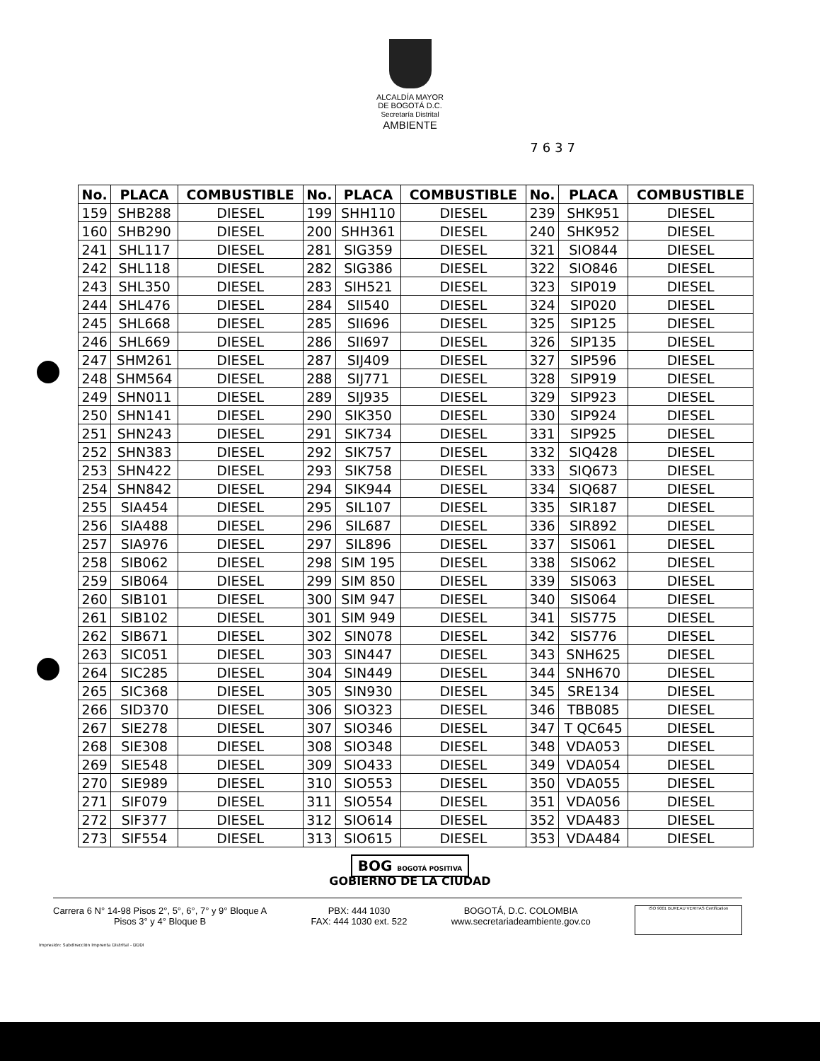ALCALDÍA MAYOR
DE BOGOTÁ D.C.
Secretaría Distrital
AMBIENTE
7637
| No. | PLACA | COMBUSTIBLE | No. | PLACA | COMBUSTIBLE | No. | PLACA | COMBUSTIBLE |
| --- | --- | --- | --- | --- | --- | --- | --- | --- |
| 159 | SHB288 | DIESEL | 199 | SHH110 | DIESEL | 239 | SHK951 | DIESEL |
| 160 | SHB290 | DIESEL | 200 | SHH361 | DIESEL | 240 | SHK952 | DIESEL |
| 241 | SHL117 | DIESEL | 281 | SIG359 | DIESEL | 321 | SIO844 | DIESEL |
| 242 | SHL118 | DIESEL | 282 | SIG386 | DIESEL | 322 | SIO846 | DIESEL |
| 243 | SHL350 | DIESEL | 283 | SIH521 | DIESEL | 323 | SIP019 | DIESEL |
| 244 | SHL476 | DIESEL | 284 | SII540 | DIESEL | 324 | SIP020 | DIESEL |
| 245 | SHL668 | DIESEL | 285 | SII696 | DIESEL | 325 | SIP125 | DIESEL |
| 246 | SHL669 | DIESEL | 286 | SII697 | DIESEL | 326 | SIP135 | DIESEL |
| 247 | SHM261 | DIESEL | 287 | SIJ409 | DIESEL | 327 | SIP596 | DIESEL |
| 248 | SHM564 | DIESEL | 288 | SIJ771 | DIESEL | 328 | SIP919 | DIESEL |
| 249 | SHN011 | DIESEL | 289 | SIJ935 | DIESEL | 329 | SIP923 | DIESEL |
| 250 | SHN141 | DIESEL | 290 | SIK350 | DIESEL | 330 | SIP924 | DIESEL |
| 251 | SHN243 | DIESEL | 291 | SIK734 | DIESEL | 331 | SIP925 | DIESEL |
| 252 | SHN383 | DIESEL | 292 | SIK757 | DIESEL | 332 | SIQ428 | DIESEL |
| 253 | SHN422 | DIESEL | 293 | SIK758 | DIESEL | 333 | SIQ673 | DIESEL |
| 254 | SHN842 | DIESEL | 294 | SIK944 | DIESEL | 334 | SIQ687 | DIESEL |
| 255 | SIA454 | DIESEL | 295 | SIL107 | DIESEL | 335 | SIR187 | DIESEL |
| 256 | SIA488 | DIESEL | 296 | SIL687 | DIESEL | 336 | SIR892 | DIESEL |
| 257 | SIA976 | DIESEL | 297 | SIL896 | DIESEL | 337 | SIS061 | DIESEL |
| 258 | SIB062 | DIESEL | 298 | SIM 195 | DIESEL | 338 | SIS062 | DIESEL |
| 259 | SIB064 | DIESEL | 299 | SIM 850 | DIESEL | 339 | SIS063 | DIESEL |
| 260 | SIB101 | DIESEL | 300 | SIM 947 | DIESEL | 340 | SIS064 | DIESEL |
| 261 | SIB102 | DIESEL | 301 | SIM 949 | DIESEL | 341 | SIS775 | DIESEL |
| 262 | SIB671 | DIESEL | 302 | SIN078 | DIESEL | 342 | SIS776 | DIESEL |
| 263 | SIC051 | DIESEL | 303 | SIN447 | DIESEL | 343 | SNH625 | DIESEL |
| 264 | SIC285 | DIESEL | 304 | SIN449 | DIESEL | 344 | SNH670 | DIESEL |
| 265 | SIC368 | DIESEL | 305 | SIN930 | DIESEL | 345 | SRE134 | DIESEL |
| 266 | SID370 | DIESEL | 306 | SIO323 | DIESEL | 346 | TBB085 | DIESEL |
| 267 | SIE278 | DIESEL | 307 | SIO346 | DIESEL | 347 | T QC645 | DIESEL |
| 268 | SIE308 | DIESEL | 308 | SIO348 | DIESEL | 348 | VDA053 | DIESEL |
| 269 | SIE548 | DIESEL | 309 | SIO433 | DIESEL | 349 | VDA054 | DIESEL |
| 270 | SIE989 | DIESEL | 310 | SIO553 | DIESEL | 350 | VDA055 | DIESEL |
| 271 | SIF079 | DIESEL | 311 | SIO554 | DIESEL | 351 | VDA056 | DIESEL |
| 272 | SIF377 | DIESEL | 312 | SIO614 | DIESEL | 352 | VDA483 | DIESEL |
| 273 | SIF554 | DIESEL | 313 | SIO615 | DIESEL | 353 | VDA484 | DIESEL |
BOG BOGOTÁ POSITIVA
GOBIERNO DE LA CIUDAD
Carrera 6 N° 14-98 Pisos 2°, 5°, 6°, 7° y 9° Bloque A
Pisos 3° y 4° Bloque B
PBX: 444 1030
FAX: 444 1030 ext. 522
BOGOTÁ, D.C. COLOMBIA
www.secretariadeambiente.gov.co
ISO 9001 BUREAU VERITAS Certification
Impresión: Subdirección Imprenta Distrital - DDDI